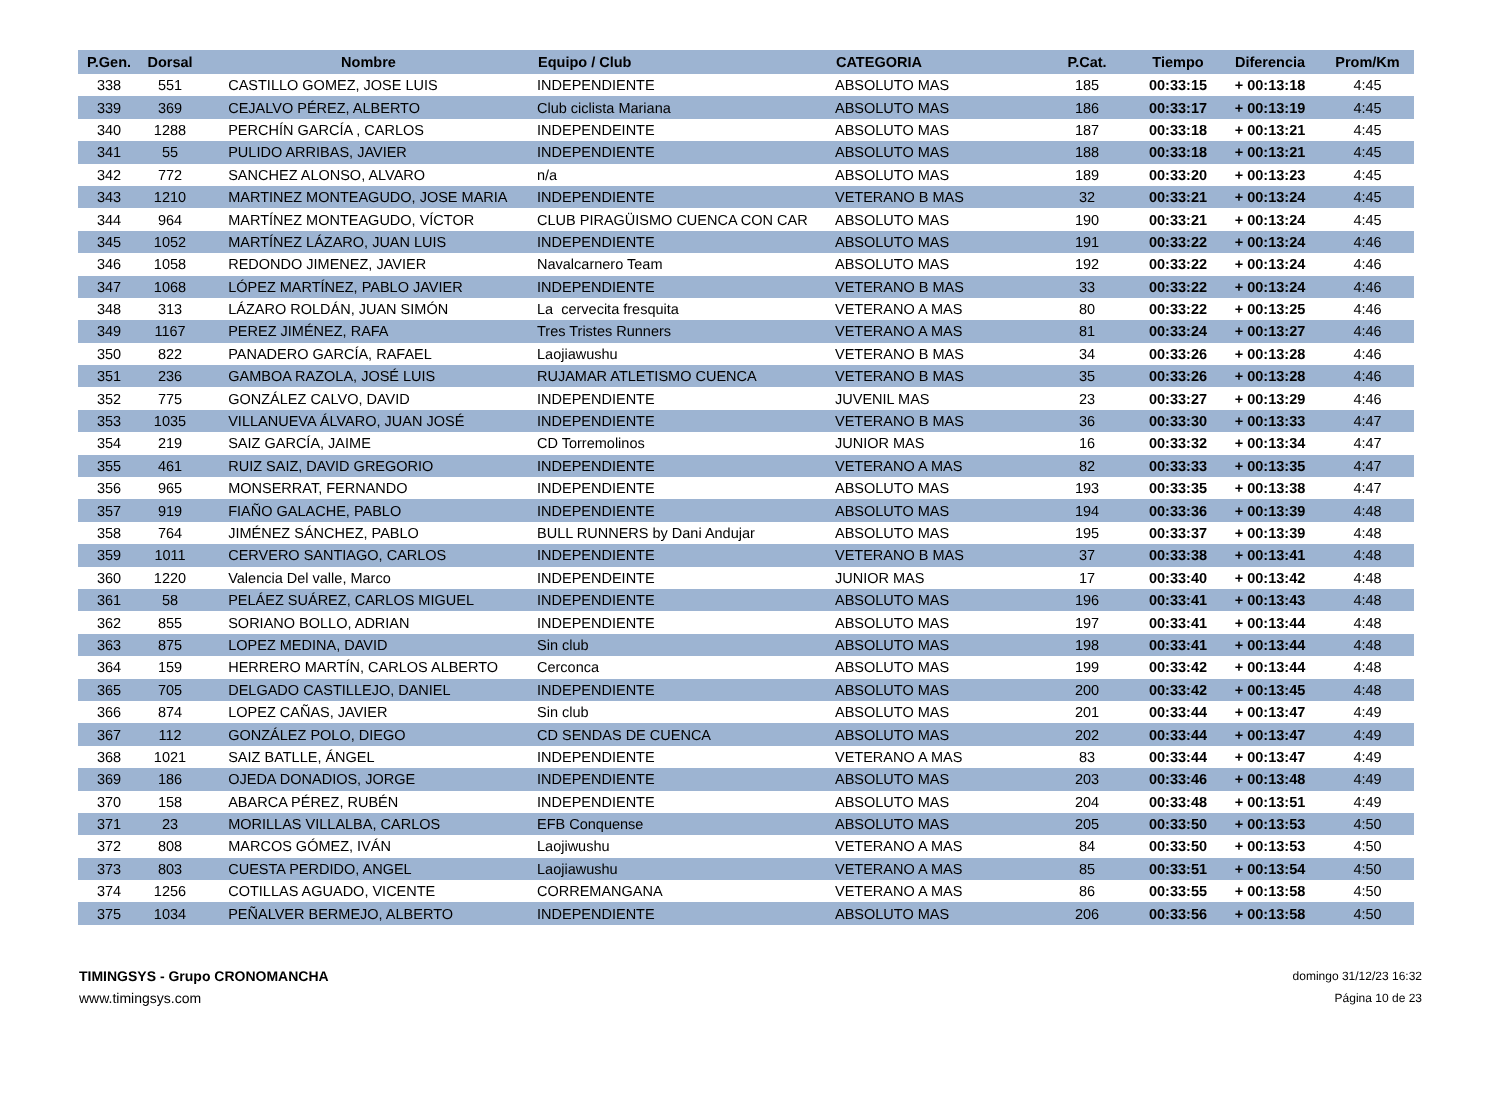| P.Gen. | Dorsal | Nombre | Equipo / Club | CATEGORIA | P.Cat. | Tiempo | Diferencia | Prom/Km |
| --- | --- | --- | --- | --- | --- | --- | --- | --- |
| 338 | 551 | CASTILLO GOMEZ, JOSE LUIS | INDEPENDIENTE | ABSOLUTO MAS | 185 | 00:33:15 | + 00:13:18 | 4:45 |
| 339 | 369 | CEJALVO PÉREZ, ALBERTO | Club ciclista Mariana | ABSOLUTO MAS | 186 | 00:33:17 | + 00:13:19 | 4:45 |
| 340 | 1288 | PERCHÍN GARCÍA , CARLOS | INDEPENDEINTE | ABSOLUTO MAS | 187 | 00:33:18 | + 00:13:21 | 4:45 |
| 341 | 55 | PULIDO ARRIBAS, JAVIER | INDEPENDIENTE | ABSOLUTO MAS | 188 | 00:33:18 | + 00:13:21 | 4:45 |
| 342 | 772 | SANCHEZ ALONSO, ALVARO | n/a | ABSOLUTO MAS | 189 | 00:33:20 | + 00:13:23 | 4:45 |
| 343 | 1210 | MARTINEZ MONTEAGUDO, JOSE MARIA | INDEPENDIENTE | VETERANO B MAS | 32 | 00:33:21 | + 00:13:24 | 4:45 |
| 344 | 964 | MARTÍNEZ MONTEAGUDO, VÍCTOR | CLUB PIRAGÜISMO CUENCA CON CAR | ABSOLUTO MAS | 190 | 00:33:21 | + 00:13:24 | 4:45 |
| 345 | 1052 | MARTÍNEZ LÁZARO, JUAN LUIS | INDEPENDIENTE | ABSOLUTO MAS | 191 | 00:33:22 | + 00:13:24 | 4:46 |
| 346 | 1058 | REDONDO JIMENEZ, JAVIER | Navalcarnero Team | ABSOLUTO MAS | 192 | 00:33:22 | + 00:13:24 | 4:46 |
| 347 | 1068 | LÓPEZ MARTÍNEZ, PABLO JAVIER | INDEPENDIENTE | VETERANO B MAS | 33 | 00:33:22 | + 00:13:24 | 4:46 |
| 348 | 313 | LÁZARO ROLDÁN, JUAN SIMÓN | La cervecita fresquita | VETERANO A MAS | 80 | 00:33:22 | + 00:13:25 | 4:46 |
| 349 | 1167 | PEREZ JIMÉNEZ, RAFA | Tres Tristes Runners | VETERANO A MAS | 81 | 00:33:24 | + 00:13:27 | 4:46 |
| 350 | 822 | PANADERO GARCÍA, RAFAEL | Laojiawushu | VETERANO B MAS | 34 | 00:33:26 | + 00:13:28 | 4:46 |
| 351 | 236 | GAMBOA RAZOLA, JOSÉ LUIS | RUJAMAR ATLETISMO CUENCA | VETERANO B MAS | 35 | 00:33:26 | + 00:13:28 | 4:46 |
| 352 | 775 | GONZÁLEZ CALVO, DAVID | INDEPENDIENTE | JUVENIL MAS | 23 | 00:33:27 | + 00:13:29 | 4:46 |
| 353 | 1035 | VILLANUEVA ÁLVARO, JUAN JOSÉ | INDEPENDIENTE | VETERANO B MAS | 36 | 00:33:30 | + 00:13:33 | 4:47 |
| 354 | 219 | SAIZ GARCÍA, JAIME | CD Torremolinos | JUNIOR MAS | 16 | 00:33:32 | + 00:13:34 | 4:47 |
| 355 | 461 | RUIZ SAIZ, DAVID GREGORIO | INDEPENDIENTE | VETERANO A MAS | 82 | 00:33:33 | + 00:13:35 | 4:47 |
| 356 | 965 | MONSERRAT, FERNANDO | INDEPENDIENTE | ABSOLUTO MAS | 193 | 00:33:35 | + 00:13:38 | 4:47 |
| 357 | 919 | FIAÑO GALACHE, PABLO | INDEPENDIENTE | ABSOLUTO MAS | 194 | 00:33:36 | + 00:13:39 | 4:48 |
| 358 | 764 | JIMÉNEZ SÁNCHEZ, PABLO | BULL RUNNERS by Dani Andujar | ABSOLUTO MAS | 195 | 00:33:37 | + 00:13:39 | 4:48 |
| 359 | 1011 | CERVERO SANTIAGO, CARLOS | INDEPENDIENTE | VETERANO B MAS | 37 | 00:33:38 | + 00:13:41 | 4:48 |
| 360 | 1220 | Valencia Del valle, Marco | INDEPENDEINTE | JUNIOR MAS | 17 | 00:33:40 | + 00:13:42 | 4:48 |
| 361 | 58 | PELÁEZ SUÁREZ, CARLOS MIGUEL | INDEPENDIENTE | ABSOLUTO MAS | 196 | 00:33:41 | + 00:13:43 | 4:48 |
| 362 | 855 | SORIANO BOLLO, ADRIAN | INDEPENDIENTE | ABSOLUTO MAS | 197 | 00:33:41 | + 00:13:44 | 4:48 |
| 363 | 875 | LOPEZ MEDINA, DAVID | Sin club | ABSOLUTO MAS | 198 | 00:33:41 | + 00:13:44 | 4:48 |
| 364 | 159 | HERRERO MARTÍN, CARLOS ALBERTO | Cerconca | ABSOLUTO MAS | 199 | 00:33:42 | + 00:13:44 | 4:48 |
| 365 | 705 | DELGADO CASTILLEJO, DANIEL | INDEPENDIENTE | ABSOLUTO MAS | 200 | 00:33:42 | + 00:13:45 | 4:48 |
| 366 | 874 | LOPEZ CAÑAS, JAVIER | Sin club | ABSOLUTO MAS | 201 | 00:33:44 | + 00:13:47 | 4:49 |
| 367 | 112 | GONZÁLEZ POLO, DIEGO | CD SENDAS DE CUENCA | ABSOLUTO MAS | 202 | 00:33:44 | + 00:13:47 | 4:49 |
| 368 | 1021 | SAIZ BATLLE, ÁNGEL | INDEPENDIENTE | VETERANO A MAS | 83 | 00:33:44 | + 00:13:47 | 4:49 |
| 369 | 186 | OJEDA DONADIOS, JORGE | INDEPENDIENTE | ABSOLUTO MAS | 203 | 00:33:46 | + 00:13:48 | 4:49 |
| 370 | 158 | ABARCA PÉREZ, RUBÉN | INDEPENDIENTE | ABSOLUTO MAS | 204 | 00:33:48 | + 00:13:51 | 4:49 |
| 371 | 23 | MORILLAS VILLALBA, CARLOS | EFB Conquense | ABSOLUTO MAS | 205 | 00:33:50 | + 00:13:53 | 4:50 |
| 372 | 808 | MARCOS GÓMEZ, IVÁN | Laojiwushu | VETERANO A MAS | 84 | 00:33:50 | + 00:13:53 | 4:50 |
| 373 | 803 | CUESTA PERDIDO, ANGEL | Laojiawushu | VETERANO A MAS | 85 | 00:33:51 | + 00:13:54 | 4:50 |
| 374 | 1256 | COTILLAS AGUADO, VICENTE | CORREMANGANA | VETERANO A MAS | 86 | 00:33:55 | + 00:13:58 | 4:50 |
| 375 | 1034 | PEÑALVER BERMEJO, ALBERTO | INDEPENDIENTE | ABSOLUTO MAS | 206 | 00:33:56 | + 00:13:58 | 4:50 |
TIMINGSYS - Grupo CRONOMANCHA
www.timingsys.com
domingo 31/12/23 16:32
Página 10 de 23